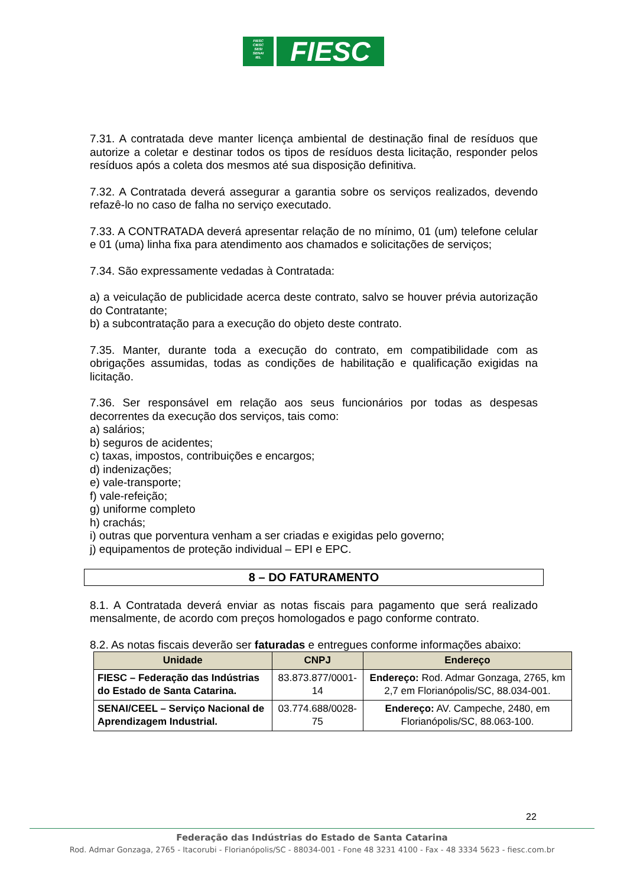FIESC
CIESC
SESI
SENAI
IEL
FIESC
7.31. A contratada deve manter licença ambiental de destinação final de resíduos que autorize a coletar e destinar todos os tipos de resíduos desta licitação, responder pelos resíduos após a coleta dos mesmos até sua disposição definitiva.
7.32. A Contratada deverá assegurar a garantia sobre os serviços realizados, devendo refazê-lo no caso de falha no serviço executado.
7.33. A CONTRATADA deverá apresentar relação de no mínimo, 01 (um) telefone celular e 01 (uma) linha fixa para atendimento aos chamados e solicitações de serviços;
7.34. São expressamente vedadas à Contratada:
a) a veiculação de publicidade acerca deste contrato, salvo se houver prévia autorização do Contratante;
b) a subcontratação para a execução do objeto deste contrato.
7.35. Manter, durante toda a execução do contrato, em compatibilidade com as obrigações assumidas, todas as condições de habilitação e qualificação exigidas na licitação.
7.36. Ser responsável em relação aos seus funcionários por todas as despesas decorrentes da execução dos serviços, tais como:
a) salários;
b) seguros de acidentes;
c) taxas, impostos, contribuições e encargos;
d) indenizações;
e) vale-transporte;
f) vale-refeição;
g) uniforme completo
h) crachás;
i) outras que porventura venham a ser criadas e exigidas pelo governo;
j) equipamentos de proteção individual – EPI e EPC.
8 – DO FATURAMENTO
8.1. A Contratada deverá enviar as notas fiscais para pagamento que será realizado mensalmente, de acordo com preços homologados e pago conforme contrato.
8.2. As notas fiscais deverão ser faturadas e entregues conforme informações abaixo:
| Unidade | CNPJ | Endereço |
| --- | --- | --- |
| FIESC – Federação das Indústrias do Estado de Santa Catarina. | 83.873.877/0001-14 | Endereço: Rod. Admar Gonzaga, 2765, km 2,7 em Florianópolis/SC, 88.034-001. |
| SENAI/CEEL – Serviço Nacional de Aprendizagem Industrial. | 03.774.688/0028-75 | Endereço: AV. Campeche, 2480, em Florianópolis/SC, 88.063-100. |
22
Federação das Indústrias do Estado de Santa Catarina
Rod. Admar Gonzaga, 2765 - Itacorubi - Florianópolis/SC - 88034-001 - Fone 48 3231 4100 - Fax - 48 3334 5623 - fiesc.com.br